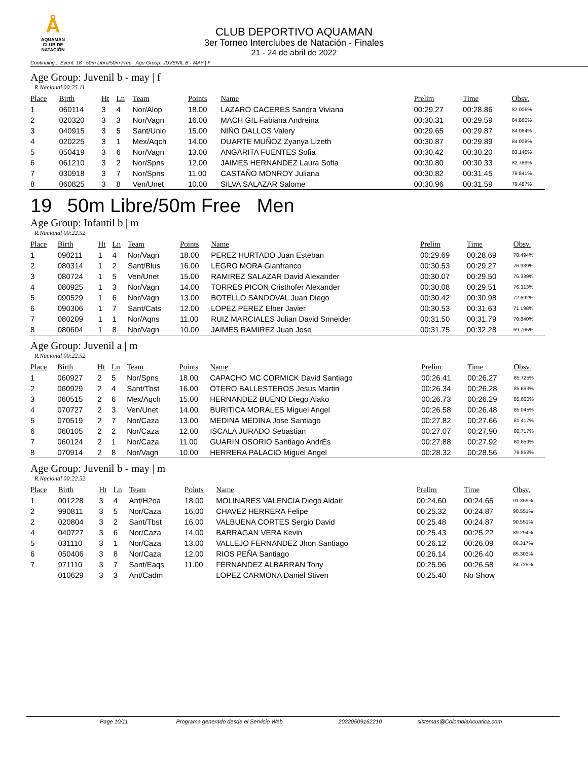Å
AQUAMAN
CLUB DE NATACIÓN
CLUB DEPORTIVO AQUAMAN
3er Torneo Interclubes de Natación - Finales
21 - 24 de abril de 2022
Continuing... Event: 18 50m Libre/50m Free Age Group: JUVENIL B - MAY | F
Age Group: Juvenil b - may | f
R.Nacional 00:25.11
| Place | Birth | Ht | Ln | Team | Points | Name | Prelim | Time | Obsv. |
| --- | --- | --- | --- | --- | --- | --- | --- | --- | --- |
| 1 | 060114 | 3 | 4 | Nor/Alop | 18.00 | LAZARO CACERES Sandra Viviana | 00:29.27 | 00:28.86 | 87.006% |
| 2 | 020320 | 3 | 3 | Nor/Vagn | 16.00 | MACH GIL Fabiana Andreina | 00:30.31 | 00:29.59 | 84.860% |
| 3 | 040915 | 3 | 5 | Sant/Unio | 15.00 | NIÑO DALLOS Valery | 00:29.65 | 00:29.87 | 84.064% |
| 4 | 020225 | 3 | 1 | Mex/Aqch | 14.00 | DUARTE MUÑOZ Zyanya Lizeth | 00:30.87 | 00:29.89 | 84.008% |
| 5 | 050419 | 3 | 6 | Nor/Vagn | 13.00 | ANGARITA FUENTES Sofia | 00:30.42 | 00:30.20 | 83.146% |
| 6 | 061210 | 3 | 2 | Nor/Spns | 12.00 | JAIMES HERNANDEZ Laura Sofia | 00:30.80 | 00:30.33 | 82.789% |
| 7 | 030918 | 3 | 7 | Nor/Spns | 11.00 | CASTAÑO MONROY Juliana | 00:30.82 | 00:31.45 | 79.841% |
| 8 | 060825 | 3 | 8 | Ven/Unet | 10.00 | SILVA SALAZAR Salome | 00:30.96 | 00:31.59 | 79.487% |
19 50m Libre/50m Free Men
Age Group: Infantil b | m
R.Nacional 00:22.52
| Place | Birth | Ht | Ln | Team | Points | Name | Prelim | Time | Obsv. |
| --- | --- | --- | --- | --- | --- | --- | --- | --- | --- |
| 1 | 090211 | 1 | 4 | Nor/Vagn | 18.00 | PEREZ HURTADO Juan Esteban | 00:29.69 | 00:28.69 | 78.494% |
| 2 | 080314 | 1 | 2 | Sant/Blus | 16.00 | LEGRO MORA Gianfranco | 00:30.53 | 00:29.27 | 76.939% |
| 3 | 080724 | 1 | 5 | Ven/Unet | 15.00 | RAMIREZ SALAZAR David Alexander | 00:30.07 | 00:29.50 | 76.339% |
| 4 | 080925 | 1 | 3 | Nor/Vagn | 14.00 | TORRES PICON Cristhofer Alexander | 00:30.08 | 00:29.51 | 76.313% |
| 5 | 090529 | 1 | 6 | Nor/Vagn | 13.00 | BOTELLO SANDOVAL Juan Diego | 00:30.42 | 00:30.98 | 72.692% |
| 6 | 090306 | 1 | 7 | Sant/Cats | 12.00 | LOPEZ PEREZ Elber Javier | 00:30.53 | 00:31.63 | 71.198% |
| 7 | 080209 | 1 | 1 | Nor/Aqns | 11.00 | RUIZ MARCIALES Julian David Snneider | 00:31.50 | 00:31.79 | 70.840% |
| 8 | 080604 | 1 | 8 | Nor/Vagn | 10.00 | JAIMES RAMIREZ Juan Jose | 00:31.75 | 00:32.28 | 69.765% |
Age Group: Juvenil a | m
R.Nacional 00:22.52
| Place | Birth | Ht | Ln | Team | Points | Name | Prelim | Time | Obsv. |
| --- | --- | --- | --- | --- | --- | --- | --- | --- | --- |
| 1 | 060927 | 2 | 5 | Nor/Spns | 18.00 | CAPACHO MC CORMICK David Santiago | 00:26.41 | 00:26.27 | 85.725% |
| 2 | 060929 | 2 | 4 | Sant/Tbst | 16.00 | OTERO BALLESTEROS Jesus Martin | 00:26.34 | 00:26.28 | 85.693% |
| 3 | 060515 | 2 | 6 | Mex/Aqch | 15.00 | HERNANDEZ BUENO Diego Aiako | 00:26.73 | 00:26.29 | 85.660% |
| 4 | 070727 | 2 | 3 | Ven/Unet | 14.00 | BURITICA MORALES Miguel Angel | 00:26.58 | 00:26.48 | 85.045% |
| 5 | 070519 | 2 | 7 | Nor/Caza | 13.00 | MEDINA MEDINA Jose Santiago | 00:27.82 | 00:27.66 | 81.417% |
| 6 | 060105 | 2 | 2 | Nor/Caza | 12.00 | ISCALA JURADO Sebastian | 00:27.07 | 00:27.90 | 80.717% |
| 7 | 060124 | 2 | 1 | Nor/Caza | 11.00 | GUARIN OSORIO Santiago AndrÉs | 00:27.88 | 00:27.92 | 80.659% |
| 8 | 070914 | 2 | 8 | Nor/Vagn | 10.00 | HERRERA PALACIO Miguel Angel | 00:28.32 | 00:28.56 | 78.852% |
Age Group: Juvenil b - may | m
R.Nacional 00:22.52
| Place | Birth | Ht | Ln | Team | Points | Name | Prelim | Time | Obsv. |
| --- | --- | --- | --- | --- | --- | --- | --- | --- | --- |
| 1 | 001228 | 3 | 4 | Ant/H2oa | 18.00 | MOLINARES VALENCIA Diego Aldair | 00:24.60 | 00:24.65 | 91.359% |
| 2 | 990811 | 3 | 5 | Nor/Caza | 16.00 | CHAVEZ HERRERA Felipe | 00:25.32 | 00:24.87 | 90.551% |
| 2 | 020804 | 3 | 2 | Sant/Tbst | 16.00 | VALBUENA CORTES Sergio David | 00:25.48 | 00:24.87 | 90.551% |
| 4 | 040727 | 3 | 6 | Nor/Caza | 14.00 | BARRAGAN VERA Kevin | 00:25.43 | 00:25.22 | 89.294% |
| 5 | 031110 | 3 | 1 | Nor/Caza | 13.00 | VALLEJO FERNANDEZ Jhon Santiago | 00:26.12 | 00:26.09 | 86.317% |
| 6 | 050406 | 3 | 8 | Nor/Caza | 12.00 | RIOS PEÑA Santiago | 00:26.14 | 00:26.40 | 85.303% |
| 7 | 971110 | 3 | 7 | Sant/Eaqs | 11.00 | FERNANDEZ ALBARRAN Tony | 00:25.96 | 00:26.58 | 84.725% |
| | 010629 | 3 | 3 | Ant/Cadm | | LOPEZ CARMONA Daniel Stiven | 00:25.40 | No Show | |
Page 10/11 Programa generado desde el Servicio Web 20220509162210 sistemas@ColombiaAcuatica.com